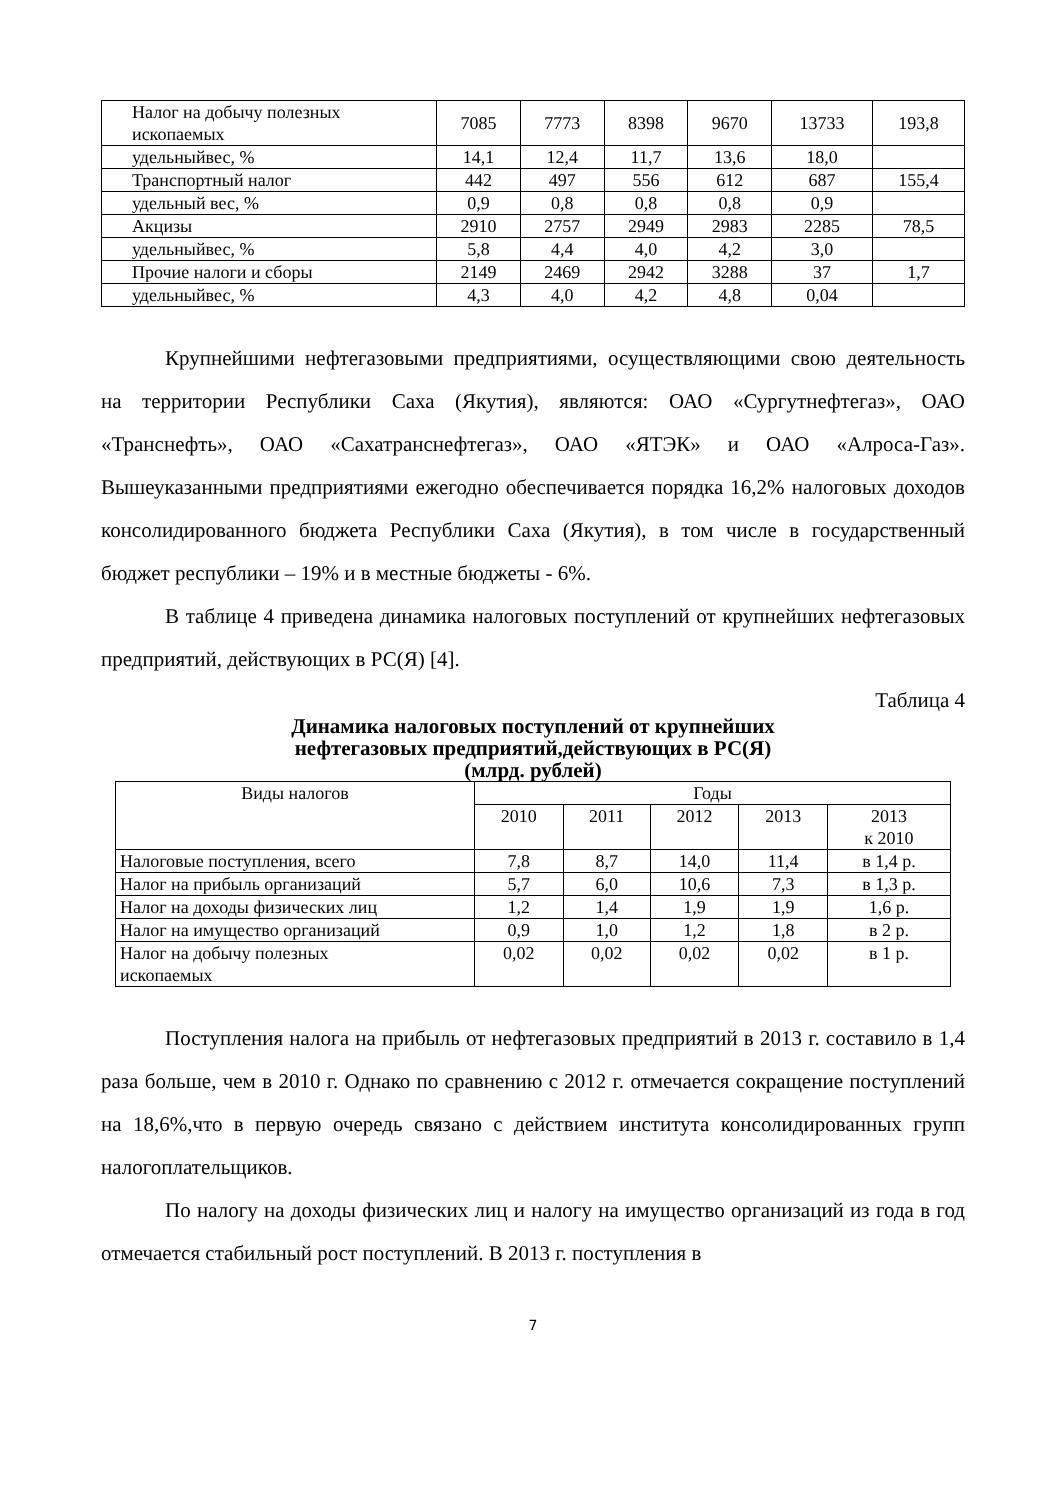| Налог на добычу полезных ископаемых | 7085 | 7773 | 8398 | 9670 | 13733 | 193,8 |
| удельныйвес, % | 14,1 | 12,4 | 11,7 | 13,6 | 18,0 | |
| Транспортный налог | 442 | 497 | 556 | 612 | 687 | 155,4 |
| удельный вес, % | 0,9 | 0,8 | 0,8 | 0,8 | 0,9 | |
| Акцизы | 2910 | 2757 | 2949 | 2983 | 2285 | 78,5 |
| удельныйвес, % | 5,8 | 4,4 | 4,0 | 4,2 | 3,0 | |
| Прочие налоги и сборы | 2149 | 2469 | 2942 | 3288 | 37 | 1,7 |
| удельныйвес, % | 4,3 | 4,0 | 4,2 | 4,8 | 0,04 | |
Крупнейшими нефтегазовыми предприятиями, осуществляющими свою деятельность на территории Республики Саха (Якутия), являются: ОАО «Сургутнефтегаз», ОАО «Транснефть», ОАО «Сахатранснефтегаз», ОАО «ЯТЭК» и ОАО «Алроса-Газ». Вышеуказанными предприятиями ежегодно обеспечивается порядка 16,2% налоговых доходов консолидированного бюджета Республики Саха (Якутия), в том числе в государственный бюджет республики – 19% и в местные бюджеты - 6%.
В таблице 4 приведена динамика налоговых поступлений от крупнейших нефтегазовых предприятий, действующих в РС(Я) [4].
Таблица 4
Динамика налоговых поступлений от крупнейших
нефтегазовых предприятий,действующих в РС(Я)
(млрд. рублей)
| Виды налогов | Годы | | | | |
| --- | --- | --- | --- | --- | --- |
| | 2010 | 2011 | 2012 | 2013 | 2013 к 2010 |
| Налоговые поступления, всего | 7,8 | 8,7 | 14,0 | 11,4 | в 1,4 р. |
| Налог на прибыль организаций | 5,7 | 6,0 | 10,6 | 7,3 | в 1,3 р. |
| Налог на доходы физических лиц | 1,2 | 1,4 | 1,9 | 1,9 | 1,6 р. |
| Налог на имущество организаций | 0,9 | 1,0 | 1,2 | 1,8 | в 2 р. |
| Налог на добычу полезных ископаемых | 0,02 | 0,02 | 0,02 | 0,02 | в 1 р. |
Поступления налога на прибыль от нефтегазовых предприятий в 2013 г. составило в 1,4 раза больше, чем в 2010 г. Однако по сравнению с 2012 г. отмечается сокращение поступлений на 18,6%,что в первую очередь связано с действием института консолидированных групп налогоплательщиков.
По налогу на доходы физических лиц и налогу на имущество организаций из года в год отмечается стабильный рост поступлений. В 2013 г. поступления в
7